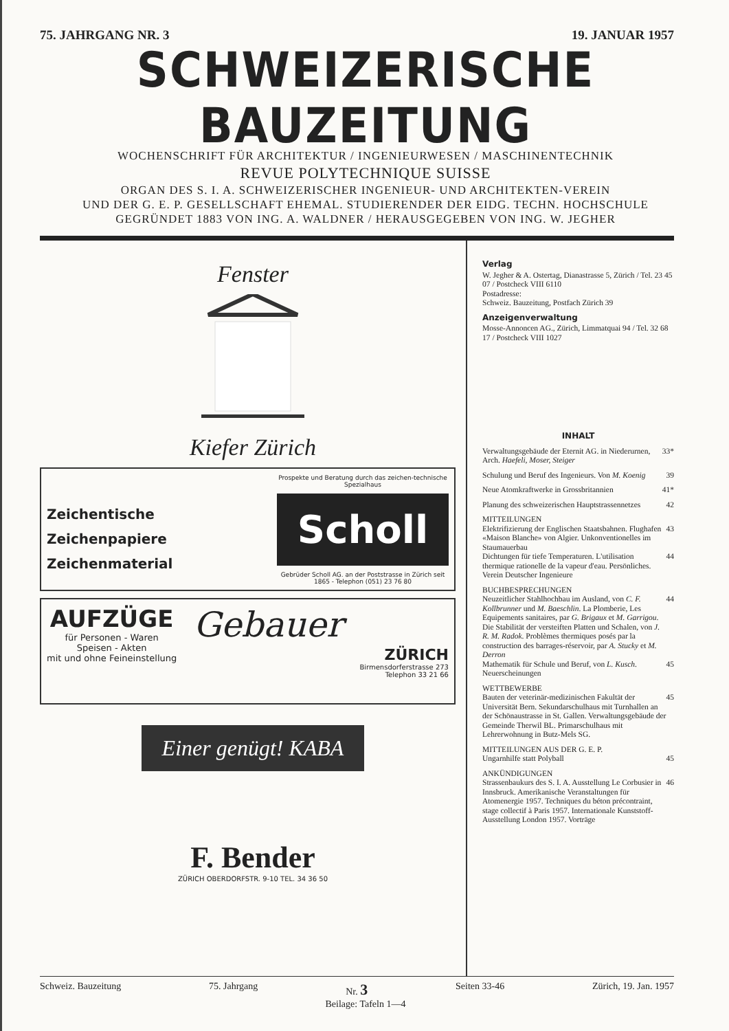75. JAHRGANG NR. 3 19. JANUAR 1957
SCHWEIZERISCHE BAUZEITUNG
WOCHENSCHRIFT FÜR ARCHITEKTUR / INGENIEURWESEN / MASCHINENTECHNIK
REVUE POLYTECHNIQUE SUISSE
ORGAN DES S. I. A. SCHWEIZERISCHER INGENIEUR- UND ARCHITEKTEN-VEREIN
UND DER G. E. P. GESELLSCHAFT EHEMAL. STUDIERENDER DER EIDG. TECHN. HOCHSCHULE
GEGRÜNDET 1883 VON ING. A. WALDNER / HERAUSGEGEBEN VON ING. W. JEGHER
Fenster
Kiefer Zürich
Zeichentische
Zeichenpapiere
Zeichenmaterial
Prospekte und Beratung durch das zeichen-technische Spezialhaus
Scholl
Gebrüder Scholl AG. an der Poststrasse in Zürich seit 1865 - Telephon (051) 23 76 80
AUFZÜGE
für Personen - Waren
Speisen - Akten
mit und ohne Feineinstellung
Gebauer
ZÜRICH
Birmensdorferstrasse 273
Telephon 33 21 66
Einer genügt! KABA
F. Bender
ZÜRICH OBERDORFSTR. 9-10 TEL. 34 36 50
Verlag
W. Jegher & A. Ostertag, Dianastrasse 5, Zürich / Tel. 23 45 07 / Postcheck VIII 6110
Postadresse:
Schweiz. Bauzeitung, Postfach Zürich 39
Anzeigenverwaltung
Mosse-Annoncen AG., Zürich, Limmatquai 94 / Tel. 32 68 17 / Postcheck VIII 1027
INHALT
Verwaltungsgebäude der Eternit AG. in Niederurnen, Arch. Haefeli, Moser, Steiger 33*
Schulung und Beruf des Ingenieurs. Von M. Koenig 39
Neue Atomkraftwerke in Grossbritannien 41*
Planung des schweizerischen Hauptstrassennetzes 42
MITTEILUNGEN
Elektrifizierung der Englischen Staatsbahnen. Flughafen «Maison Blanche» von Algier. Unkonventionelles im Staumauerbau 43
Dichtungen für tiefe Temperaturen. L'utilisation thermique rationelle de la vapeur d'eau. Persönliches. Verein Deutscher Ingenieure 44
BUCHBESPRECHUNGEN
Neuzeitlicher Stahlhochbau im Ausland, von C. F. Kollbrunner und M. Baeschlin. La Plomberie, Les Equipements sanitaires, par G. Brigaux et M. Garrigou. Die Stabilität der versteiften Platten und Schalen, von J. R. M. Radok. Problèmes thermiques posés par la construction des barrages-réservoir, par A. Stucky et M. Derron 44
Mathematik für Schule und Beruf, von L. Kusch. Neuerscheinungen 45
WETTBEWERBE
Bauten der veterinär-medizinischen Fakultät der Universität Bern. Sekundarschulhaus mit Turnhallen an der Schönaustrasse in St. Gallen. Verwaltungsgebäude der Gemeinde Therwil BL. Primarschulhaus mit Lehrerwohnung in Butz-Mels SG. 45
MITTEILUNGEN AUS DER G. E. P.
Ungarnhilfe statt Polyball 45
ANKÜNDIGUNGEN
Strassenbaukurs des S. I. A. Ausstellung Le Corbusier in Innsbruck. Amerikanische Veranstaltungen für Atomenergie 1957. Techniques du béton précontraint, stage collectif à Paris 1957. Internationale Kunststoff-Ausstellung London 1957. Vorträge 46
Schweiz. Bauzeitung 75. Jahrgang Nr. 3 Seiten 33-46 Zürich, 19. Jan. 1957
Beilage: Tafeln 1—4